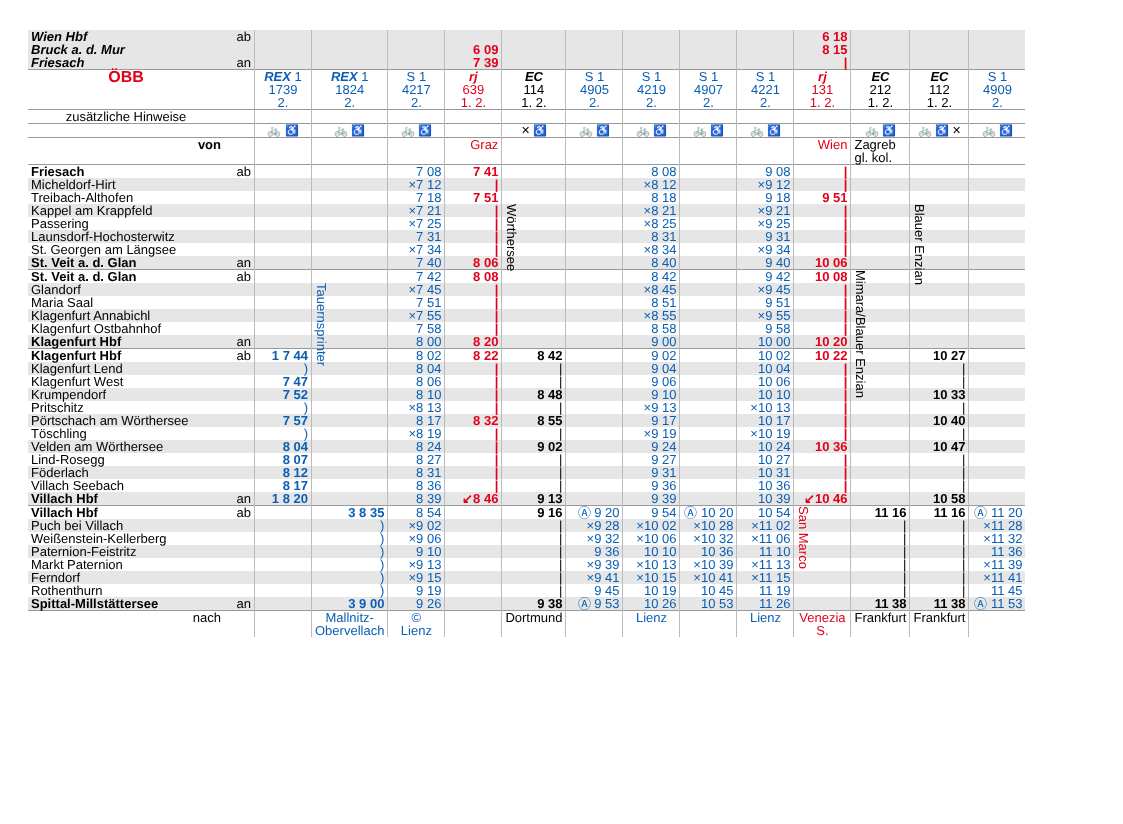| Wien Hbf | ab | | | | | | | | | | 6 18 | | | |
| Bruck a. d. Mur | | | | | 6 09 | | | | | | 8 15 | | | |
| Friesach | an | | | | 7 39 | | | | | | / | | | |
| ÖBB | | REX 1 1739 2. | REX 1 1824 2. | S 1 4217 2. | rj 639 1. 2. | EC 114 1. 2. | S 1 4905 2. | S 1 4219 2. | S 1 4907 2. | S 1 4221 2. | rj 131 1. 2. | EC 212 1. 2. | EC 112 1. 2. | S 1 4909 2. |
| zusätzliche Hinweise | | | | | | | | | | | | | | |
| | | 🚲 ♿ | 🚲 ♿ | 🚲 ♿ | | ✕ ♿ | 🚲 ♿ | 🚲 ♿ | 🚲 ♿ | 🚲 ♿ | | 🚲 ♿ | 🚲 ♿ ✕ | 🚲 ♿ |
| von | | | | | Graz | | | | | | Wien | Zagreb gl. kol. | | |
| Friesach | ab | | | 7 08 | 7 41 | | | 8 08 | | 9 08 | / | | | |
| Micheldorf-Hirt | | | | ×7 12 | / | | | ×8 12 | | ×9 12 | / | | | |
| Treibach-Althofen | | | | 7 18 | 7 51 | | | 8 18 | | 9 18 | 9 51 | | | |
| Kappel am Krappfeld | | | | ×7 21 | / | Wörthersee | | ×8 21 | | ×9 21 | / | | Blauer Enzian | |
| Passering | | | | ×7 25 | / | | | ×8 25 | | ×9 25 | / | | | |
| Launsdorf-Hochosterwitz | | | | 7 31 | / | | | 8 31 | | 9 31 | / | | | |
| St. Georgen am Längsee | | | | ×7 34 | / | | | ×8 34 | | ×9 34 | / | | | |
| St. Veit a. d. Glan | an | | | 7 40 | 8 06 | | | 8 40 | | 9 40 | 10 06 | | | |
| St. Veit a. d. Glan | ab | | | 7 42 | 8 08 | | | 8 42 | | 9 42 | 10 08 | Mimara/Blauer Enzian | | |
| Glandorf | | | Tauernsprinter | ×7 45 | / | | | ×8 45 | | ×9 45 | / | | | |
| Maria Saal | | | | 7 51 | / | | | 8 51 | | 9 51 | / | | | |
| Klagenfurt Annabichl | | | | ×7 55 | / | | | ×8 55 | | ×9 55 | / | | | |
| Klagenfurt Ostbahnhof | | | | 7 58 | / | | | 8 58 | | 9 58 | / | | | |
| Klagenfurt Hbf | an | | | 8 00 | 8 20 | | | 9 00 | | 10 00 | 10 20 | | | |
| Klagenfurt Hbf | ab | 1 7 44 | | 8 02 | 8 22 | 8 42 | | 9 02 | | 10 02 | 10 22 | | 10 27 | |
| Klagenfurt Lend | | ) | | 8 04 | / | / | | 9 04 | | 10 04 | / | | / | |
| Klagenfurt West | | 7 47 | | 8 06 | / | / | | 9 06 | | 10 06 | / | | / | |
| Krumpendorf | | 7 52 | | 8 10 | / | 8 48 | | 9 10 | | 10 10 | / | | 10 33 | |
| Pritschitz | | ) | | ×8 13 | / | / | | ×9 13 | | ×10 13 | / | | / | |
| Pörtschach am Wörthersee | | 7 57 | | 8 17 | 8 32 | 8 55 | | 9 17 | | 10 17 | / | | 10 40 | |
| Töschling | | ) | | ×8 19 | / | / | | ×9 19 | | ×10 19 | / | | / | |
| Velden am Wörthersee | | 8 04 | | 8 24 | / | 9 02 | | 9 24 | | 10 24 | 10 36 | | 10 47 | |
| Lind-Rosegg | | 8 07 | | 8 27 | / | / | | 9 27 | | 10 27 | / | | / | |
| Föderlach | | 8 12 | | 8 31 | / | / | | 9 31 | | 10 31 | / | | / | |
| Villach Seebach | | 8 17 | | 8 36 | / | / | | 9 36 | | 10 36 | / | | / | |
| Villach Hbf | an | 1 8 20 | | 8 39 | ↙8 46 | 9 13 | | 9 39 | | 10 39 | ↙10 46 | | 10 58 | |
| Villach Hbf | ab | | 3 8 35 | 8 54 | | 9 16 | Ⓐ 9 20 | 9 54 | Ⓐ 10 20 | 10 54 | San Marco | 11 16 | 11 16 | Ⓐ 11 20 |
| Puch bei Villach | | | ) | ×9 02 | | / | ×9 28 | ×10 02 | ×10 28 | ×11 02 | | / | / | ×11 28 |
| Weißenstein-Kellerberg | | | ) | ×9 06 | | / | ×9 32 | ×10 06 | ×10 32 | ×11 06 | | / | / | ×11 32 |
| Paternion-Feistritz | | | ) | 9 10 | | / | 9 36 | 10 10 | 10 36 | 11 10 | | / | / | 11 36 |
| Markt Paternion | | | ) | ×9 13 | | / | ×9 39 | ×10 13 | ×10 39 | ×11 13 | | / | / | ×11 39 |
| Ferndorf | | | ) | ×9 15 | | / | ×9 41 | ×10 15 | ×10 41 | ×11 15 | | / | / | ×11 41 |
| Rothenthurn | | | ) | 9 19 | | / | 9 45 | 10 19 | 10 45 | 11 19 | | / | / | 11 45 |
| Spittal-Millstättersee | an | | 3 9 00 | 9 26 | | 9 38 | Ⓐ 9 53 | 10 26 | 10 53 | 11 26 | | 11 38 | 11 38 | Ⓐ 11 53 |
| nach | | | Mallnitz- Obervellach | © Lienz | | Dortmund | | Lienz | | Lienz | Venezia S. | Frankfurt | Frankfurt | |